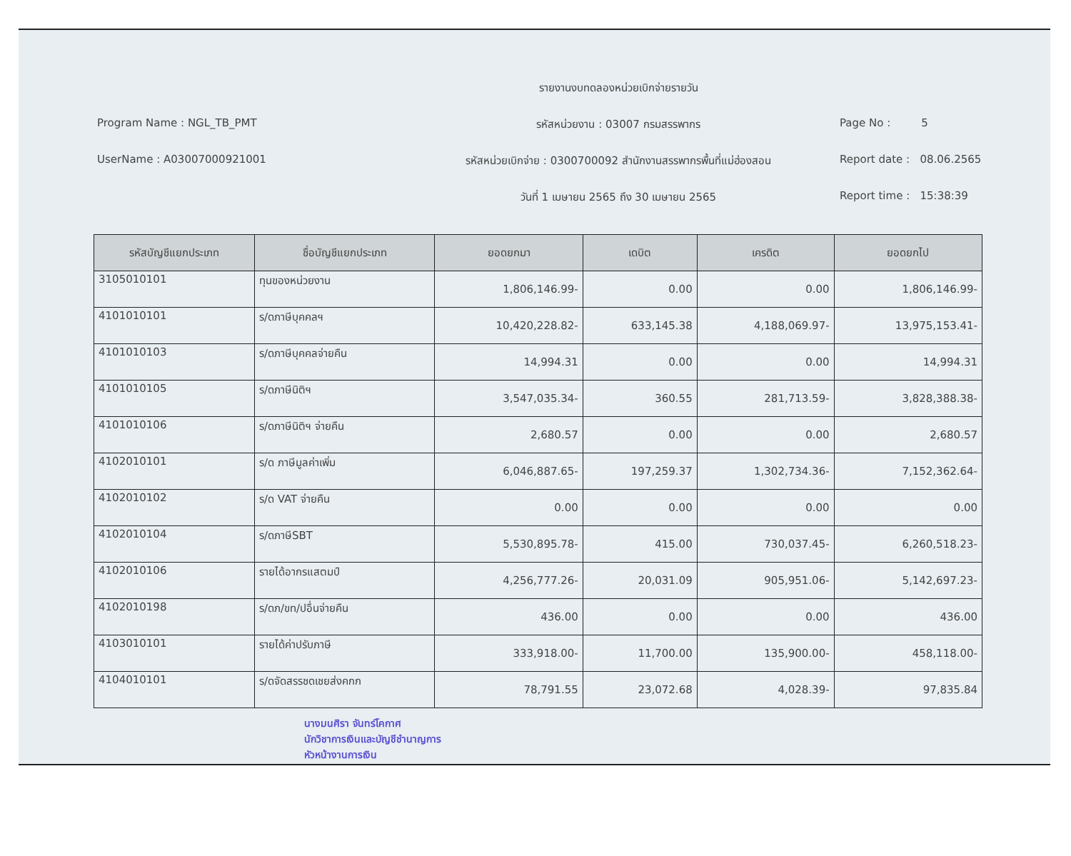รายงานงบทดลองหน่วยเบิกจ่ายรายวัน
Program Name : NGL_TB_PMT
รหัสหน่วยงาน : 03007 กรมสรรพากร
Page No : 5
UserName : A03007000921001
รหัสหน่วยเบิกจ่าย : 0300700092 สำนักงานสรรพากรพื้นที่แม่ฮ่องสอน
Report date : 08.06.2565
วันที่ 1 เมษายน 2565 ถึง 30 เมษายน 2565
Report time : 15:38:39
| รหัสบัญชีแยกประเภท | ชื่อบัญชีแยกประเภท | ยอดยกมา | เดบิต | เครดิต | ยอดยกไป |
| --- | --- | --- | --- | --- | --- |
| 3105010101 | ทุนของหน่วยงาน | 1,806,146.99- | 0.00 | 0.00 | 1,806,146.99- |
| 4101010101 | ร/ดภาษีบุคคลฯ | 10,420,228.82- | 633,145.38 | 4,188,069.97- | 13,975,153.41- |
| 4101010103 | ร/ดภาษีบุคคลจ่ายคืน | 14,994.31 | 0.00 | 0.00 | 14,994.31 |
| 4101010105 | ร/ดภาษีนิติฯ | 3,547,035.34- | 360.55 | 281,713.59- | 3,828,388.38- |
| 4101010106 | ร/ดภาษีนิติฯ จ่ายคืน | 2,680.57 | 0.00 | 0.00 | 2,680.57 |
| 4102010101 | ร/ด ภาษีมูลค่าเพิ่ม | 6,046,887.65- | 197,259.37 | 1,302,734.36- | 7,152,362.64- |
| 4102010102 | ร/ด VAT จ่ายคืน | 0.00 | 0.00 | 0.00 | 0.00 |
| 4102010104 | ร/ดภาษีSBT | 5,530,895.78- | 415.00 | 730,037.45- | 6,260,518.23- |
| 4102010106 | รายได้อากรแสตมป์ | 4,256,777.26- | 20,031.09 | 905,951.06- | 5,142,697.23- |
| 4102010198 | ร/ดภ/ขท/ปอื่นจ่ายคืน | 436.00 | 0.00 | 0.00 | 436.00 |
| 4103010101 | รายได้ค่าปรับภาษี | 333,918.00- | 11,700.00 | 135,900.00- | 458,118.00- |
| 4104010101 | ร/ดจัดสรรชดเชยส่งคกก | 78,791.55 | 23,072.68 | 4,028.39- | 97,835.84 |
นางมนศิรา จันทร์โคกาศ
นักวิชาการเงินและบัญชีชำนาญการ
หัวหน้างานการเงิน